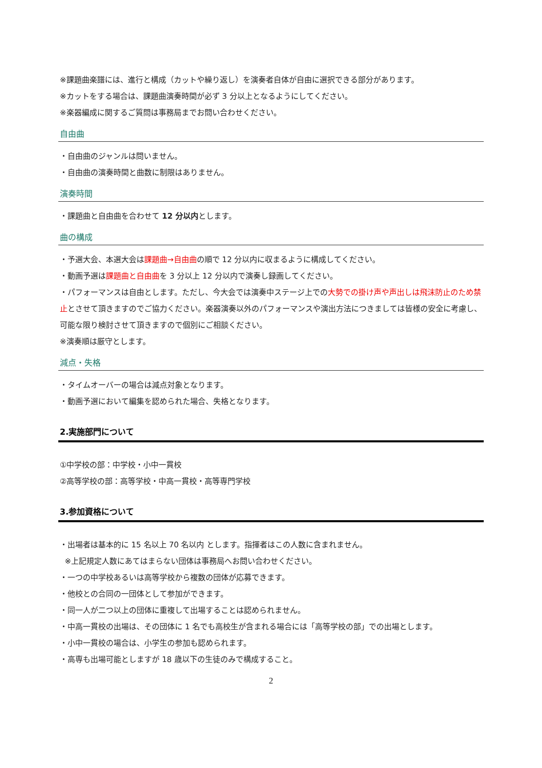※課題曲楽譜には、進行と構成（カットや繰り返し）を演奏者自体が自由に選択できる部分があります。
※カットをする場合は、課題曲演奏時間が必ず 3 分以上となるようにしてください。
※楽器編成に関するご質問は事務局までお問い合わせください。
自由曲
・自由曲のジャンルは問いません。
・自由曲の演奏時間と曲数に制限はありません。
演奏時間
・課題曲と自由曲を合わせて 12 分以内とします。
曲の構成
・予選大会、本選大会は課題曲→自由曲の順で 12 分以内に収まるように構成してください。
・動画予選は課題曲と自由曲を 3 分以上 12 分以内で演奏し録画してください。
・パフォーマンスは自由とします。ただし、今大会では演奏中ステージ上での大勢での掛け声や声出しは飛沫防止のため禁止とさせて頂きますのでご協力ください。楽器演奏以外のパフォーマンスや演出方法につきましては皆様の安全に考慮し、可能な限り検討させて頂きますので個別にご相談ください。
※演奏順は厳守とします。
減点・失格
・タイムオーバーの場合は減点対象となります。
・動画予選において編集を認められた場合、失格となります。
2.実施部門について
①中学校の部：中学校・小中一貫校
②高等学校の部：高等学校・中高一貫校・高等専門学校
3.参加資格について
・出場者は基本的に 15 名以上 70 名以内 とします。指揮者はこの人数に含まれません。
※上記規定人数にあてはまらない団体は事務局へお問い合わせください。
・一つの中学校あるいは高等学校から複数の団体が応募できます。
・他校との合同の一団体として参加ができます。
・同一人が二つ以上の団体に重複して出場することは認められません。
・中高一貫校の出場は、その団体に 1 名でも高校生が含まれる場合には「高等学校の部」での出場とします。
・小中一貫校の場合は、小学生の参加も認められます。
・高専も出場可能としますが 18 歳以下の生徒のみで構成すること。
2